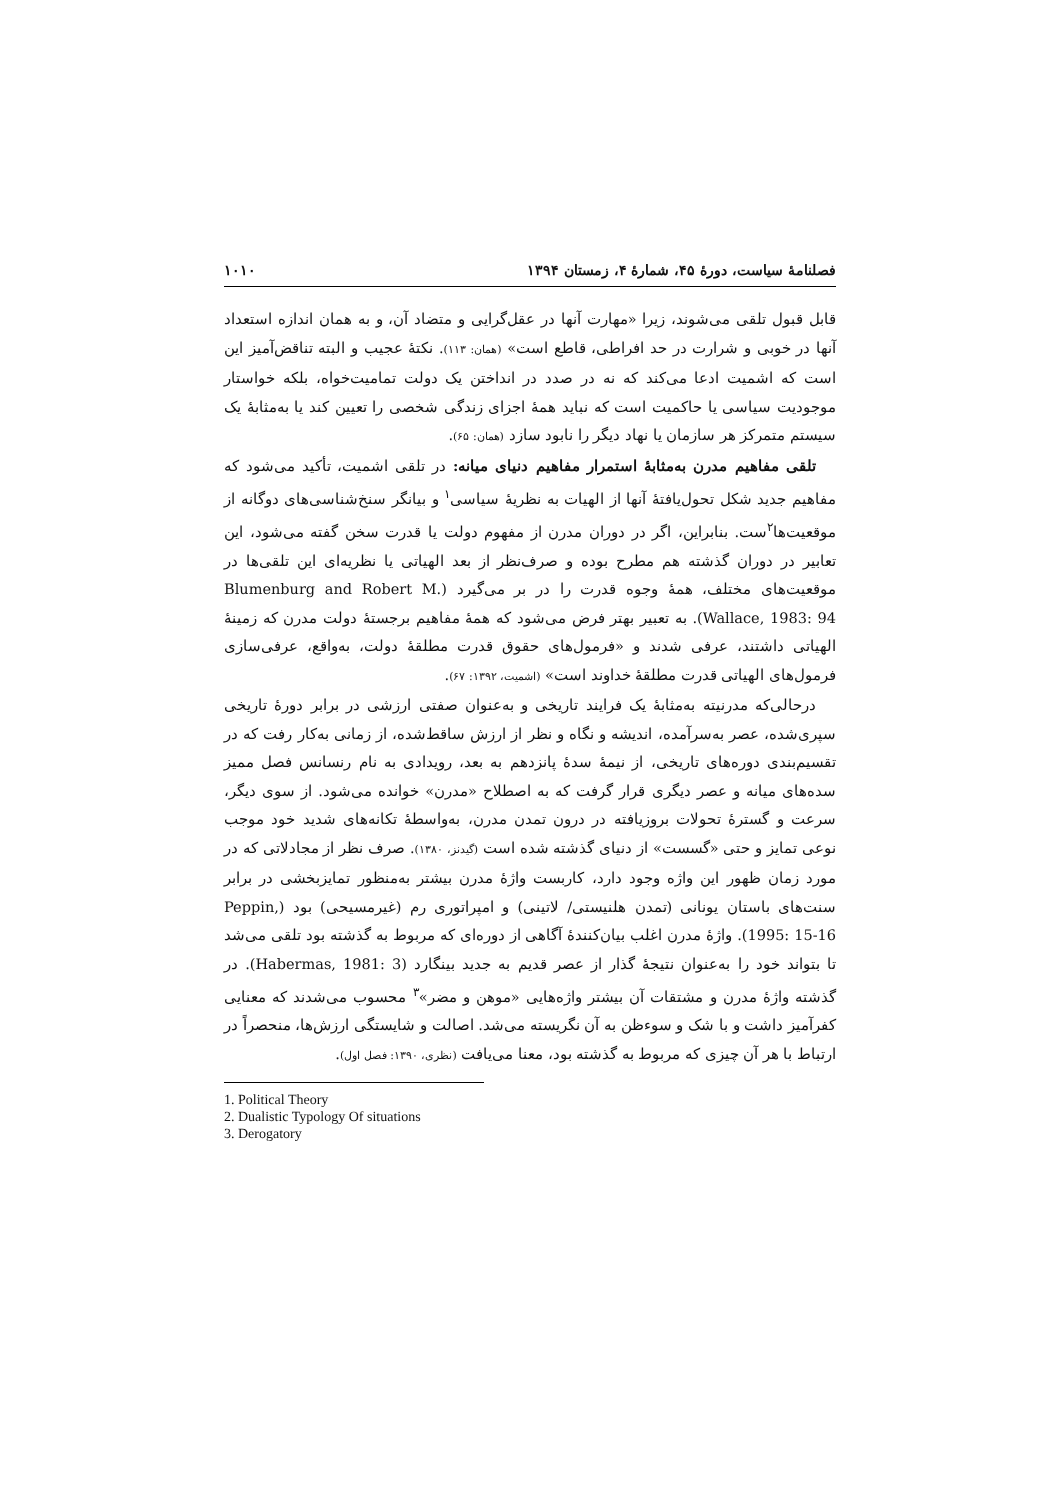فصلنامهٔ سیاست، دورهٔ ۴۵، شمارهٔ ۴، زمستان ۱۳۹۴ ۱۰۱۰
قابل قبول تلقی می‌شوند، زیرا «مهارت آنها در عقل‌گرایی و متضاد آن، و به همان اندازه استعداد آنها در خوبی و شرارت در حد افراطی، قاطع است» (همان: ۱۱۳). نکتهٔ عجیب و البته تناقض‌آمیز این است که اشمیت ادعا می‌کند که نه در صدد در انداختن یک دولت تمامیت‌خواه، بلکه خواستار موجودیت سیاسی یا حاکمیت است که نباید همهٔ اجزای زندگی شخصی را تعیین کند یا به‌مثابهٔ یک سیستم متمرکز هر سازمان یا نهاد دیگر را نابود سازد (همان: ۶۵).
تلقی مفاهیم مدرن به‌مثابهٔ استمرار مفاهیم دنیای میانه: در تلقی اشمیت، تأکید می‌شود که مفاهیم جدید شکل تحول‌یافتهٔ آنها از الهیات به نظریهٔ سیاسی<sup>۱</sup> و بیانگر سنخ‌شناسی‌های دوگانه از موقعیت‌ها<sup>۲</sup>ست. بنابراین، اگر در دوران مدرن از مفهوم دولت یا قدرت سخن گفته می‌شود، این تعابیر در دوران گذشته هم مطرح بوده و صرف‌نظر از بعد الهیاتی یا نظریه‌ای این تلقی‌ها در موقعیت‌های مختلف، همهٔ وجوه قدرت را در بر می‌گیرد (Blumenburg and Robert M. Wallace, 1983: 94). به تعبیر بهتر فرض می‌شود که همهٔ مفاهیم برجستهٔ دولت مدرن که زمینهٔ الهیاتی داشتند، عرفی شدند و «فرمول‌های حقوق قدرت مطلقهٔ دولت، به‌واقع، عرفی‌سازی فرمول‌های الهیاتی قدرت مطلقهٔ خداوند است» (اشمیت، ۱۳۹۲: ۶۷).
درحالی‌که مدرنیته به‌مثابهٔ یک فرایند تاریخی و به‌عنوان صفتی ارزشی در برابر دورهٔ تاریخی سپری‌شده، عصر به‌سرآمده، اندیشه و نگاه و نظر از ارزش ساقط‌شده، از زمانی به‌کار رفت که در تقسیم‌بندی دوره‌های تاریخی، از نیمهٔ سدهٔ پانزدهم به بعد، رویدادی به نام رنسانس فصل ممیز سده‌های میانه و عصر دیگری قرار گرفت که به اصطلاح «مدرن» خوانده می‌شود. از سوی دیگر، سرعت و گسترهٔ تحولات بروزیافته در درون تمدن مدرن، به‌واسطهٔ تکانه‌های شدید خود موجب نوعی تمایز و حتی «گسست» از دنیای گذشته شده است (گیدنز، ۱۳۸۰). صرف نظر از مجادلاتی که در مورد زمان ظهور این واژه وجود دارد، کاربست واژهٔ مدرن بیشتر به‌منظور تمایزبخشی در برابر سنت‌های باستان یونانی (تمدن هلنیستی/ لاتینی) و امپراتوری رم (غیرمسیحی) بود (Peppin, 1995: 15-16). واژهٔ مدرن اغلب بیان‌کنندهٔ آگاهی از دوره‌ای که مربوط به گذشته بود تلقی می‌شد تا بتواند خود را به‌عنوان نتیجهٔ گذار از عصر قدیم به جدید بینگارد (Habermas, 1981: 3). در گذشته واژهٔ مدرن و مشتقات آن بیشتر واژه‌هایی «موهن و مضر»<sup>۳</sup> محسوب می‌شدند که معنایی کفرآمیز داشت و با شک و سوءظن به آن نگریسته می‌شد. اصالت و شایستگی ارزش‌ها، منحصراً در ارتباط با هر آن چیزی که مربوط به گذشته بود، معنا می‌یافت (نظری، ۱۳۹۰: فصل اول).
1. Political Theory
2. Dualistic Typology Of situations
3. Derogatory